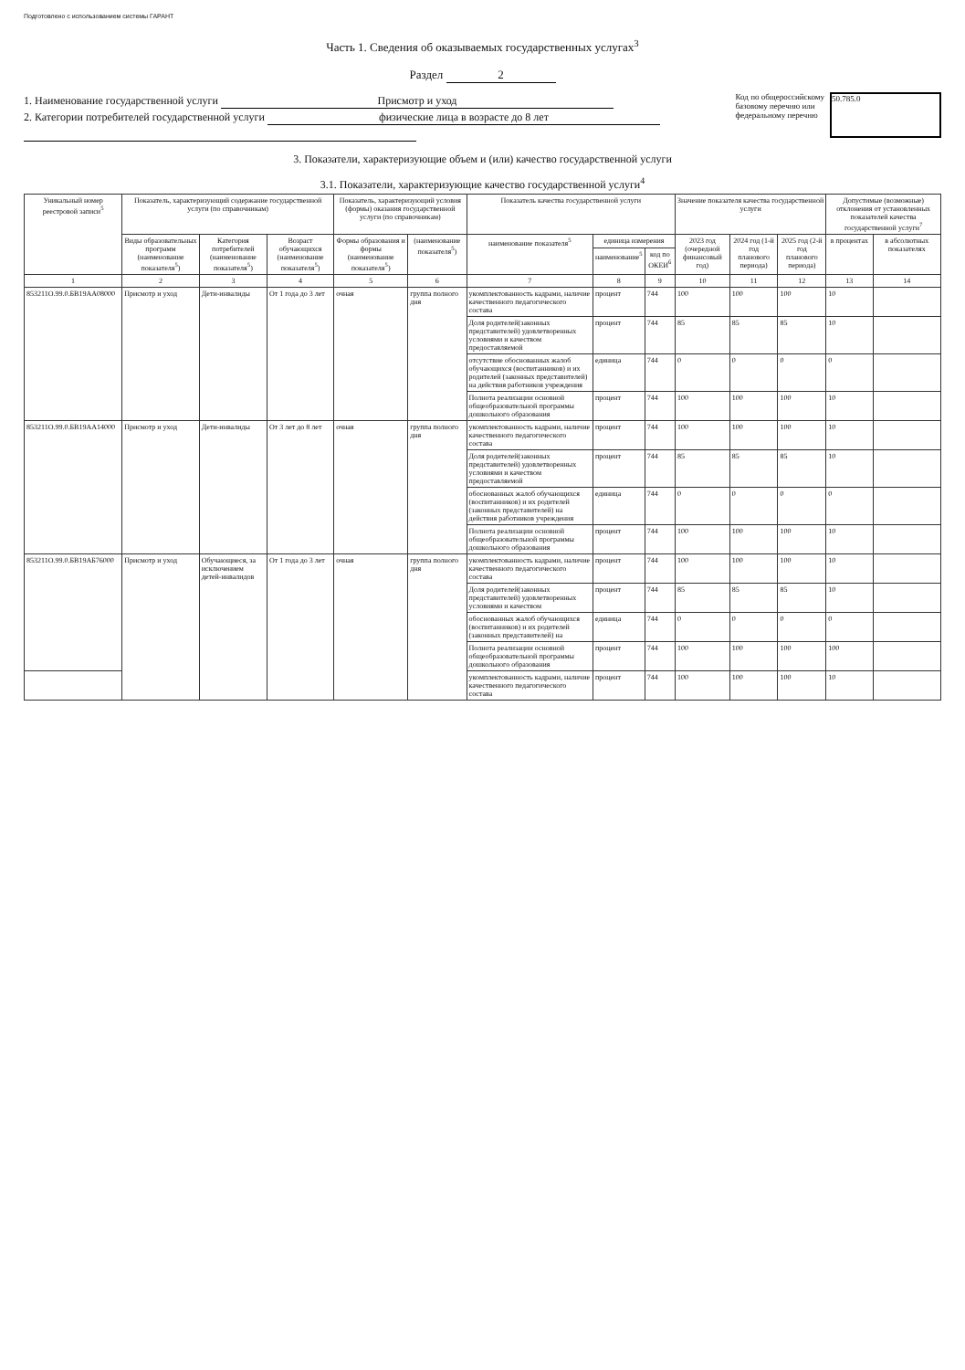Подготовлено с использованием системы ГАРАНТ
Часть 1. Сведения об оказываемых государственных услугах<sup>3</sup>
Раздел 2
1. Наименование государственной услуги Присмотр и уход
2. Категории потребителей государственной услуги физические лица в возрасте до 8 лет
Код по общероссийскому
базовому перечню или
федеральному перечню
50.785.0
3. Показатели, характеризующие объем и (или) качество государственной услуги
3.1. Показатели, характеризующие качество государственной услуги<sup>4</sup>
| Уникальный номер реестровой записи<sup>5</sup> | Показатель, характеризующий содержание государственной услуги (по справочникам) | | | Показатель, характеризующий условия (формы) оказания государственной услуги (по справочникам) | | Показатель качества государственной услуги | | | Значение показателя качества государственной услуги | | | Допустимые (возможные) отклонения от установленных показателей качества государственной услуги<sup>7</sup> | |
| --- | --- | --- | --- | --- | --- | --- | --- | --- | --- | --- | --- | --- | --- |
| | Виды образовательных программ (наименование показателя<sup>5</sup>) | Категория потребителей (наименование показателя<sup>5</sup>) | Возраст обучающихся (наименование показателя<sup>5</sup>) | Формы образования и формы (наименование показателя<sup>5</sup>) | (наименование показателя<sup>5</sup>) | наименование показателя<sup>5</sup> | единица измерения | | 2023 год (очередной финансовый год) | 2024 год (1-й год планового периода) | 2025 год (2-й год планового периода) | в процентах | в абсолютных показателях |
| | | | | | | | наименование<sup>5</sup> | код по ОКЕИ<sup>6</sup> | | | | | |
| 1 | 2 | 3 | 4 | 5 | 6 | 7 | 8 | 9 | 10 | 11 | 12 | 13 | 14 |
| 853211О.99.0.БВ19АА08000 | Присмотр и уход | Дети-инвалиды | От 1 года до 3 лет | очная | группа полного дня | укомплектованность кадрами, наличие качественного педагогического состава | процент | 744 | 100 | 100 | 100 | 10 | |
| | | | | | | Доля родителей(законных представителей) удовлетворенных условиями и качеством предоставляемой | процент | 744 | 85 | 85 | 85 | 10 | |
| | | | | | | отсутствие обоснованных жалоб обучающихся (воспитанников) и их родителей (законных представителей) на действия работников учреждения | единица | 744 | 0 | 0 | 0 | 0 | |
| | | | | | | Полнота реализации основной общеобразовательной программы дошкольного образования | процент | 744 | 100 | 100 | 100 | 10 | |
| 853211О.99.0.БВ19АА14000 | Присмотр и уход | Дети-инвалиды | От 3 лет до 8 лет | очная | группа полного дня | укомплектованность кадрами, наличие качественного педагогического состава | процент | 744 | 100 | 100 | 100 | 10 | |
| | | | | | | Доля родителей(законных представителей) удовлетворенных условиями и качеством предоставляемой | процент | 744 | 85 | 85 | 85 | 10 | |
| | | | | | | обоснованных жалоб обучающихся (воспитанников) и их родителей (законных представителей) на действия работников учреждения | единица | 744 | 0 | 0 | 0 | 0 | |
| | | | | | | Полнота реализации основной общеобразовательной программы дошкольного образования | процент | 744 | 100 | 100 | 100 | 10 | |
| 853211О.99.0.БВ19АБ76000 | Присмотр и уход | Обучающиеся, за исключением детей-инвалидов | От 1 года до 3 лет | очная | группа полного дня | укомплектованность кадрами, наличие качественного педагогического состава | процент | 744 | 100 | 100 | 100 | 10 | |
| | | | | | | Доля родителей(законных представителей) удовлетворенных условиями и качеством | процент | 744 | 85 | 85 | 85 | 10 | |
| | | | | | | обоснованных жалоб обучающихся (воспитанников) и их родителей (законных представителей) на | единица | 744 | 0 | 0 | 0 | 0 | |
| | | | | | | Полнота реализации основной общеобразовательной программы дошкольного образования | процент | 744 | 100 | 100 | 100 | 100 | |
| | | | | | | укомплектованность кадрами, наличие качественного педагогического состава | процент | 744 | 100 | 100 | 100 | 10 | |